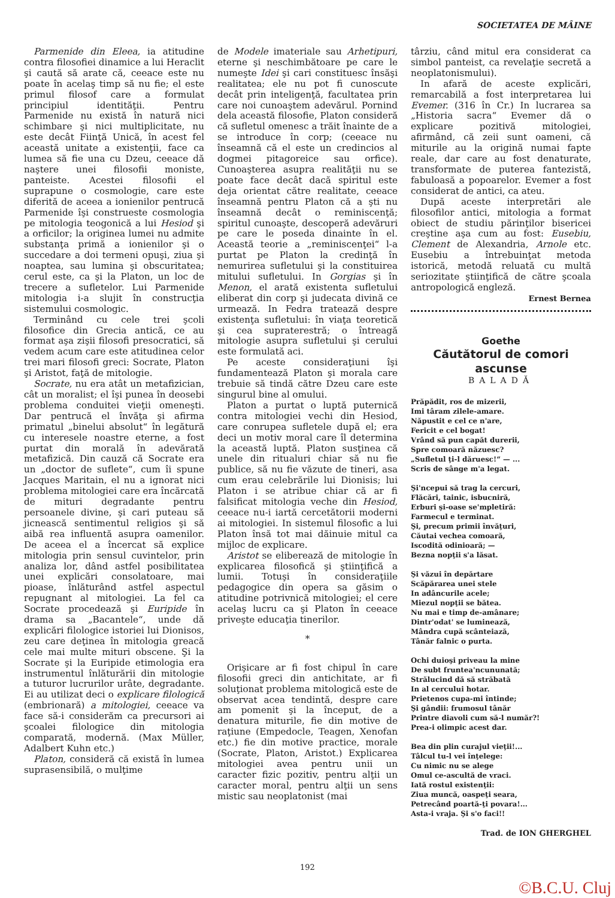SOCIETATEA DE MÂINE
Parmenide din Eleea, ia atitudine contra filosofiei dinamice a lui Heraclit şi caută să arate că, ceeace este nu poate în acelaş timp să nu fie; el este primul filosof care a formulat principiul identităţii. Pentru Parmenide nu există în natură nici schimbare şi nici multiplicitate, nu este decât Fiinţă Unică, în acest fel această unitate a existenţii, face ca lumea să fie una cu Dzeu, ceeace dă naştere unei filosofii moniste, panteiste. Acestei filosofii el suprapune o cosmologie, care este diferită de aceea a ionienilor pentrucă Parmenide îşi construeste cosmologia pe mitologia teogonică a lui Hesiod şi a orficilor; la originea lumei nu admite substanţa primă a ionienilor şi o succedare a doi termeni opuşi, ziua şi noaptea, sau lumina şi obscuritatea; cerul este, ca şi la Platon, un loc de trecere a sufletelor. Lui Parmenide mitologia i-a slujit în construcţia sistemului cosmologic.
Terminând cu cele trei şcoli filosofice din Grecia antică, ce au format aşa zişii filosofi presocratici, să vedem acum care este atitudinea celor trei mari filosofi greci: Socrate, Platon şi Aristot, faţă de mitologie.
Socrate, nu era atât un metafizician, cât un moralist; el îşi punea în deosebi problema conduitei vieţii omeneşti. Dar pentrucă el învăţa şi afirma primatul „binelui absolut“ în legătură cu interesele noastre eterne, a fost purtat din morală în adevărată metafizică. Din cauză că Socrate era un „doctor de suflete“, cum îi spune Jacques Maritain, el nu a ignorat nici problema mitologiei care era încărcată de mituri degradante pentru persoanele divine, şi cari puteau să jicnească sentimentul religios şi să aibă rea influentă asupra oamenilor. De aceea el a încercat să explice mitologia prin sensul cuvintelor, prin analiza lor, dând astfel posibilitatea unei explicări consolatoare, mai pioase, înlăturând astfel aspectul repugnant al mitologiei. La fel ca Socrate procedează şi Euripide în drama sa „Bacantele“, unde dă explicări filologice istoriei lui Dionisos, zeu care deţinea în mitologia greacă cele mai multe mituri obscene. Şi la Socrate şi la Euripide etimologia era instrumentul înlăturării din mitologie a tuturor lucrurilor urâte, degradante. Ei au utilizat deci o explicare filologică (embrionară) a mitologiei, ceeace va face să-i considerăm ca precursori ai şcoalei filologice din mitologia comparată, modernă. (Max Müller, Adalbert Kuhn etc.)
Platon, consideră că există în lumea suprasensibilă, o mulţime
de Modele imateriale sau Arhetipuri, eterne şi neschimbătoare pe care le numeşte Idei şi cari constituesc însăşi realitatea; ele nu pot fi cunoscute decât prin inteligenţă, facultatea prin care noi cunoaştem adevărul. Pornind dela această filosofie, Platon consideră că sufletul omenesc a trăit înainte de a se introduce în corp; (ceeace nu înseamnă că el este un credincios al dogmei pitagoreice sau orfice). Cunoaşterea asupra realităţii nu se poate face decât dacă spiritul este deja orientat către realitate, ceeace înseamnă pentru Platon că a şti nu înseamnă decât o reminiscenţă; spiritul cunoaşte, descoperă adevăruri pe care le poseda dinainte în el. Această teorie a „reminiscenţei“ l-a purtat pe Platon la credinţă în nemurirea sufletului şi la constituirea mitului sufletului. In Gorgias şi în Menon, el arată existenta sufletului eliberat din corp şi judecata divină ce urmează. In Fedra tratează despre existenţa sufletului: în viaţa teoretică şi cea supraterestră; o întreagă mitologie asupra sufletului şi cerului este formulată aci.
Pe aceste consideraţiuni îşi fundamentează Platon şi morala care trebuie să tindă către Dzeu care este singurul bine al omului.
Platon a purtat o luptă puternică contra mitologiei vechi din Hesiod, care conrupea sufletele după el; era deci un motiv moral care îl determina la această luptă. Platon susţinea că unele din ritualuri chiar să nu fie publice, să nu fie văzute de tineri, asa cum erau celebrările lui Dionisis; lui Platon i se atribue chiar că ar fi falsificat mitologia veche din Hesiod, ceeace nu-i iartă cercetătorii moderni ai mitologiei. In sistemul filosofic a lui Platon însă tot mai dăinuie mitul ca mijloc de explicare.
Aristot se eliberează de mitologie în explicarea filosofică şi ştiinţifică a lumii. Totuşi în consideraţiile pedagogice din opera sa găsim o atitudine potrivnică mitologiei; el cere acelaş lucru ca şi Platon în ceeace priveşte educaţia tinerilor.
*
Orişicare ar fi fost chipul în care filosofii greci din antichitate, ar fi soluţionat problema mitologică este de observat acea tendintă, despre care am pomenit şi la început, de a denatura miturile, fie din motive de raţiune (Empedocle, Teagen, Xenofan etc.) fie din motive practice, morale (Socrate, Platon, Aristot.) Explicarea mitologiei avea pentru unii un caracter fizic pozitiv, pentru alţii un caracter moral, pentru alţii un sens mistic sau neoplatonist (mai
târziu, când mitul era considerat ca simbol panteist, ca revelaţie secretă a neoplatonismului).
In afară de aceste explicări, remarcabilă a fost interpretarea lui Evemer. (316 în Cr.) In lucrarea sa „Historia sacra“ Evemer dă o explicare pozitivă mitologiei, afirmând, că zeii sunt oameni, că miturile au la origină numai fapte reale, dar care au fost denaturate, transformate de puterea fantezistă, fabuloasă a popoarelor. Evemer a fost considerat de antici, ca ateu.
După aceste interpretări ale filosofilor antici, mitologia a format obiect de studiu părinţilor bisericei creştine aşa cum au fost: Eusebiu, Clement de Alexandria, Arnole etc. Eusebiu a întrebuinţat metoda istorică, metodă reluată cu multă seriozitate ştiinţifică de către şcoala antropologică engleză.
Ernest Bernea
Goethe
Căutătorul de comori ascunse
BALADĂ
Prăpădit, ros de mizerii,
Imi târam zilele-amare.
Năpustit e cel ce n'are,
Fericit e cel bogat!
Vrând să pun capăt durerii,
Spre comoară năzuesc?
„Sufletul ţi-l dăruesc!“ — ...
Scris de sânge m'a legat.
Şi'ncepui să trag la cercuri,
Flăcări, tainic, isbucniră,
Erburi şi-oase se'mpletiră:
Farmecul e terminat.
Şi, precum primii învăţuri,
Căutai vechea comoară,
Iscodită odinioară; —
Bezna nopţii s'a lăsat.
Şi văzui în depărtare
Scăpărarea unei stele
In adâncurile acele;
Miezul nopţii se bătea.
Nu mai e timp de-amânare;
Dintr'odat' se luminează,
Mândra cupă scânteiază,
Tânăr falnic o purta.
Ochi duioşi priveau la mine
De subt fruntea'ncununată;
Strălucind dă să străbată
In al cercului hotar.
Prietenos cupa-mi întinde;
Şi gândii: frumosul tânăr
Printre diavoli cum să-l număr?!
Prea-i olimpic acest dar.
Bea din plin curajul vieţii!...
Tâlcul tu-l vei înţelege:
Cu nimic nu se alege
Omul ce-ascultă de vraci.
Iată rostul existenţii:
Ziua muncă, oaspeţi seara,
Petrecând poartă-ţi povara!...
Asta-i vraja. Şi s'o faci!!
Trad. de ION GHERGHEL
192
©B.C.U. Cluj